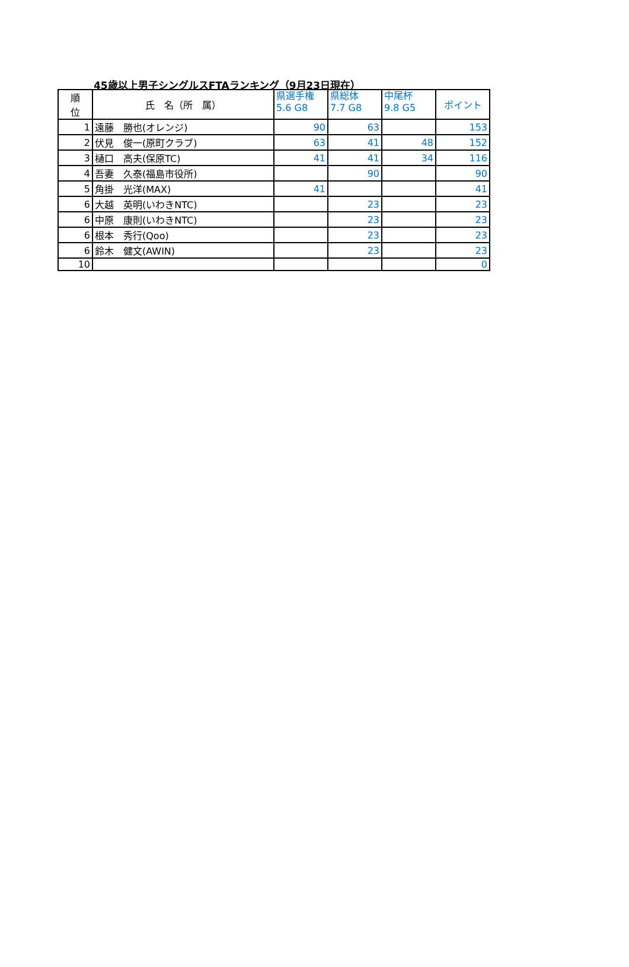45歳以上男子シングルスFTAランキング（9月23日現在）
| 順 位 | 氏 名（所 属） | 県選手権 5.6 G8 | 県総体 7.7 G8 | 中尾杯 9.8 G5 | ポイント |
| --- | --- | --- | --- | --- | --- |
| 1 | 遠藤 勝也(オレンジ) | 90 | 63 | | 153 |
| 2 | 伏見 俊一(原町クラブ) | 63 | 41 | 48 | 152 |
| 3 | 樋口 高夫(保原TC) | 41 | 41 | 34 | 116 |
| 4 | 吾妻 久泰(福島市役所) | | 90 | | 90 |
| 5 | 角掛 光洋(MAX) | 41 | | | 41 |
| 6 | 大越 英明(いわきNTC) | | 23 | | 23 |
| 6 | 中原 康則(いわきNTC) | | 23 | | 23 |
| 6 | 根本 秀行(Qoo) | | 23 | | 23 |
| 6 | 鈴木 健文(AWIN) | | 23 | | 23 |
| 10 | | | | | 0 |